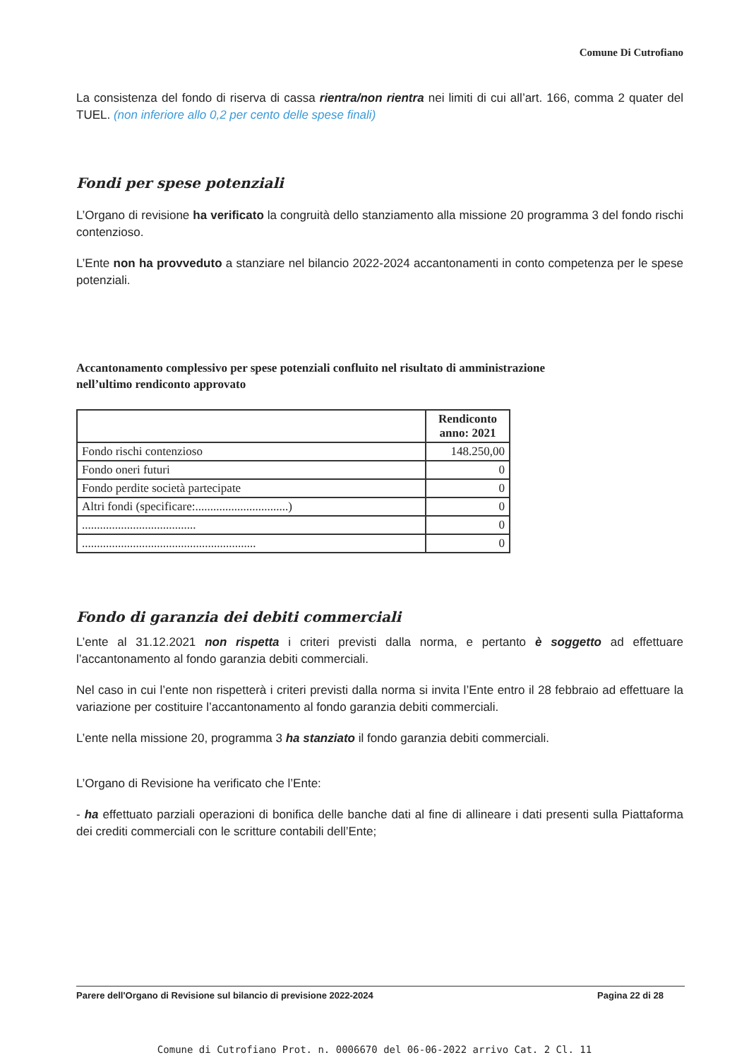Comune Di Cutrofiano
La consistenza del fondo di riserva di cassa rientra/non rientra nei limiti di cui all’art. 166, comma 2 quater del TUEL. (non inferiore allo 0,2 per cento delle spese finali)
Fondi per spese potenziali
L’Organo di revisione ha verificato la congruità dello stanziamento alla missione 20 programma 3 del fondo rischi contenzioso.
L’Ente non ha provveduto a stanziare nel bilancio 2022-2024 accantonamenti in conto competenza per le spese potenziali.
Accantonamento complessivo per spese potenziali confluito nel risultato di amministrazione nell’ultimo rendiconto approvato
| | Rendiconto anno: 2021 |
| --- | --- |
| Fondo rischi contenzioso | 148.250,00 |
| Fondo oneri futuri | 0 |
| Fondo perdite società partecipate | 0 |
| Altri fondi (specificare:...............................) | 0 |
| ...................................... | 0 |
| .......................................................... | 0 |
Fondo di garanzia dei debiti commerciali
L’ente al 31.12.2021 non rispetta i criteri previsti dalla norma, e pertanto è soggetto ad effettuare l’accantonamento al fondo garanzia debiti commerciali.
Nel caso in cui l’ente non rispetterà i criteri previsti dalla norma si invita l’Ente entro il 28 febbraio ad effettuare la variazione per costituire l’accantonamento al fondo garanzia debiti commerciali.
L’ente nella missione 20, programma 3 ha stanziato il fondo garanzia debiti commerciali.
L’Organo di Revisione ha verificato che l’Ente:
- ha effettuato parziali operazioni di bonifica delle banche dati al fine di allineare i dati presenti sulla Piattaforma dei crediti commerciali con le scritture contabili dell’Ente;
Parere dell'Organo di Revisione sul bilancio di previsione 2022-2024 Pagina 22 di 28
Comune di Cutrofiano Prot. n. 0006670 del 06-06-2022 arrivo Cat. 2 Cl. 11